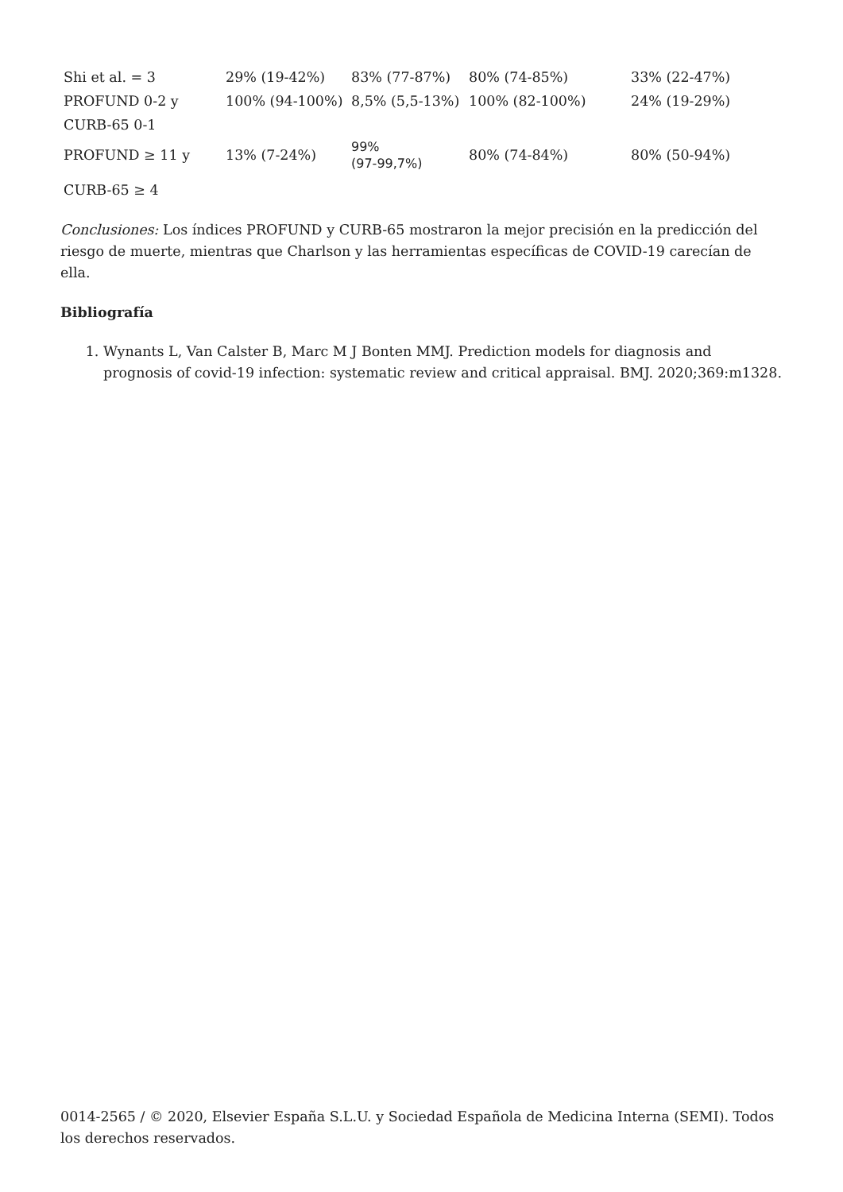| Shi et al. = 3 | 29% (19-42%) | 83% (77-87%) | 80% (74-85%) | 33% (22-47%) |
| PROFUND 0-2 y | 100% (94-100%) | 8,5% (5,5-13%) | 100% (82-100%) | 24% (19-29%) |
| CURB-65 0-1 | | | | |
| PROFUND ≥ 11 y | 13% (7-24%) | 99% (97-99,7%) | 80% (74-84%) | 80% (50-94%) |
| CURB-65 ≥ 4 | | | | |
Conclusiones: Los índices PROFUND y CURB-65 mostraron la mejor precisión en la predicción del riesgo de muerte, mientras que Charlson y las herramientas específicas de COVID-19 carecían de ella.
Bibliografía
1. Wynants L, Van Calster B, Marc M J Bonten MMJ. Prediction models for diagnosis and prognosis of covid-19 infection: systematic review and critical appraisal. BMJ. 2020;369:m1328.
0014-2565 / © 2020, Elsevier España S.L.U. y Sociedad Española de Medicina Interna (SEMI). Todos los derechos reservados.